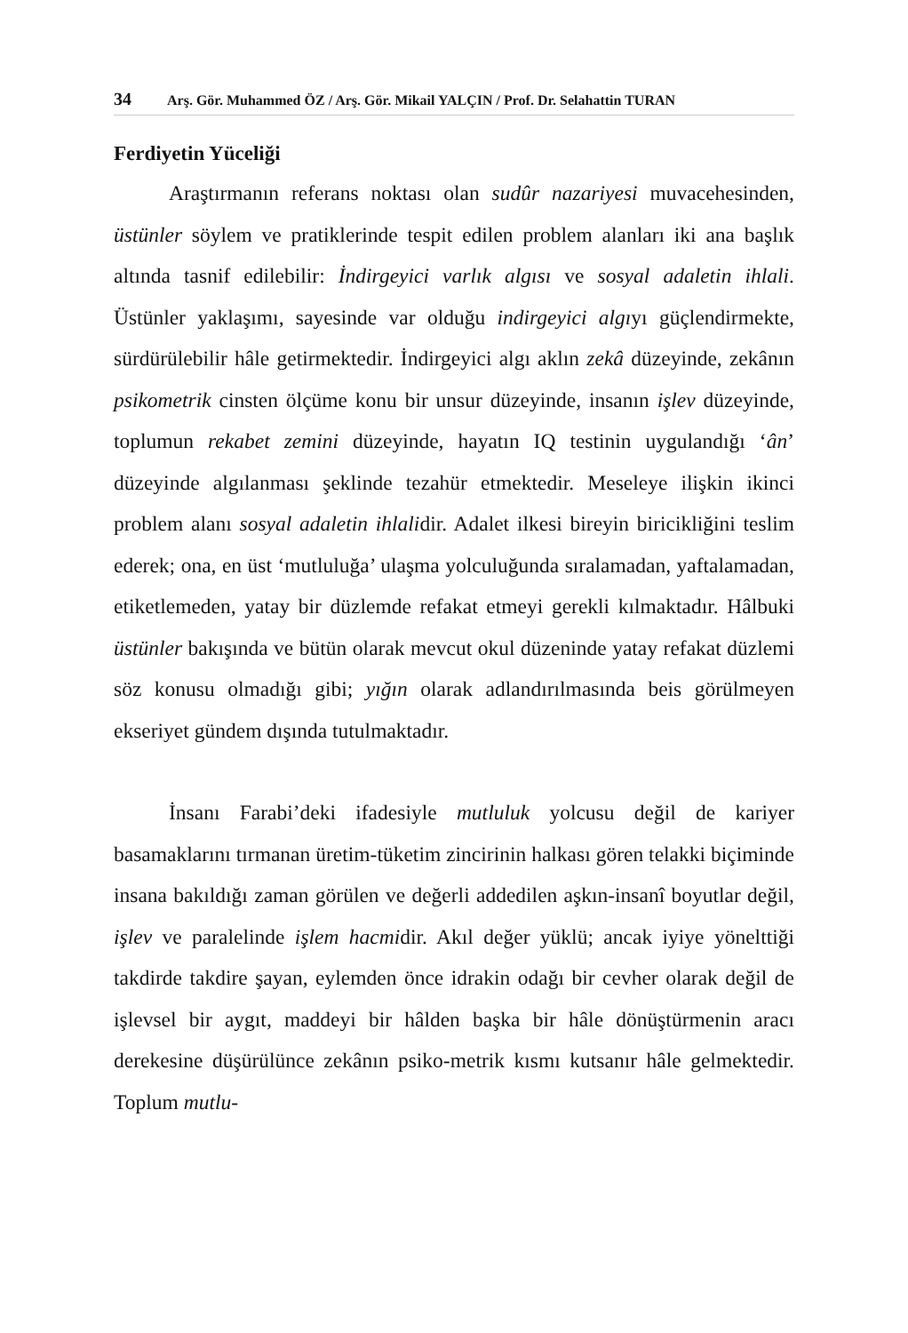34 Arş. Gör. Muhammed ÖZ / Arş. Gör. Mikail YALÇIN / Prof. Dr. Selahattin TURAN
Ferdiyetin Yüceliği
Araştırmanın referans noktası olan sudûr nazariyesi muvacehesinden, üstünler söylem ve pratiklerinde tespit edilen problem alanları iki ana başlık altında tasnif edilebilir: İndirgeyici varlık algısı ve sosyal adaletin ihlali. Üstünler yaklaşımı, sayesinde var olduğu indirgeyici algıyı güçlendirmekte, sürdürülebilir hâle getirmektedir. İndirgeyici algı aklın zekâ düzeyinde, zekânın psikometrik cinsten ölçüme konu bir unsur düzeyinde, insanın işlev düzeyinde, toplumun rekabet zemini düzeyinde, hayatın IQ testinin uygulandığı ‘ân’ düzeyinde algılanması şeklinde tezahür etmektedir. Meseleye ilişkin ikinci problem alanı sosyal adaletin ihlalidir. Adalet ilkesi bireyin biricikliğini teslim ederek; ona, en üst ‘mutluluğa’ ulaşma yolculuğunda sıralamadan, yaftalamadan, etiketlemeden, yatay bir düzlemde refakat etmeyi gerekli kılmaktadır. Hâlbuki üstünler bakışında ve bütün olarak mevcut okul düzeninde yatay refakat düzlemi söz konusu olmadığı gibi; yığın olarak adlandırılmasında beis görülmeyen ekseriyet gündem dışında tutulmaktadır.
İnsanı Farabi’deki ifadesiyle mutluluk yolcusu değil de kariyer basamaklarını tırmanan üretim-tüketim zincirinin halkası gören telakki biçiminde insana bakıldığı zaman görülen ve değerli addedilen aşkın-insanî boyutlar değil, işlev ve paralelinde işlem hacmidir. Akıl değer yüklü; ancak iyiye yönelttiği takdirde takdire şayan, eylemden önce idrakin odağı bir cevher olarak değil de işlevsel bir aygıt, maddeyi bir hâlden başka bir hâle dönüştürmenin aracı derekesine düşürülünce zekânın psiko-metrik kısmı kutsanır hâle gelmektedir. Toplum mutlu-